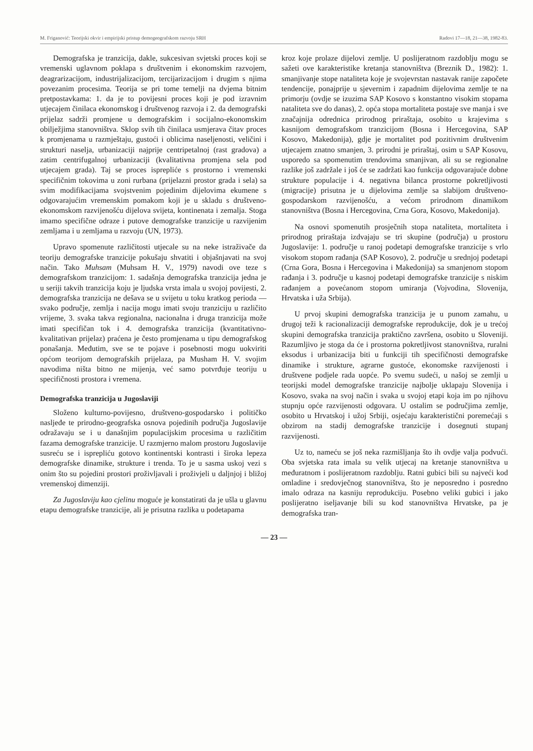M. Friganović: Teorijski okvir i empirijski pristup demogeografskom razvoju SRH Radovi 17—18, 21—38, 1982-83.
Demografska je tranzicija, dakle, sukcesivan svjetski proces koji se vremenski uglavnom poklapa s društvenim i ekonomskim razvojem, deagrarizacijom, industrijalizacijom, tercijarizacijom i drugim s njima povezanim procesima. Teorija se pri tome temelji na dvjema bitnim pretpostavkama: 1. da je to povijesni proces koji je pod izravnim utjecajem činilaca ekonomskog i društvenog razvoja i 2. da demografski prijelaz sadrži promjene u demografskim i socijalno-ekonomskim obilježjima stanovništva. Sklop svih tih činilaca usmjerava čitav proces k promjenama u razmještaju, gustoći i oblicima naseljenosti, veličini i strukturi naselja, urbanizaciji najprije centripetalnoj (rast gradova) a zatim centrifugalnoj urbanizaciji (kvalitativna promjena sela pod utjecajem grada). Taj se proces isprepliće s prostorno i vremenski specifičnim tokovima u zoni rurbana (prijelazni prostor grada i sela) sa svim modifikacijama svojstvenim pojedinim dijelovima ekumene s odgovarajućim vremenskim pomakom koji je u skladu s društveno-ekonomskom razvijenošću dijelova svijeta, kontinenata i zemalja. Stoga imamo specifične odraze i putove demografske tranzicije u razvijenim zemljama i u zemljama u razvoju (UN, 1973).
Upravo spomenute različitosti utjecale su na neke istraživače da teoriju demografske tranzicije pokušaju shvatiti i objašnjavati na svoj način. Tako Muhsam (Muhsam H. V., 1979) navodi ove teze s demografskom tranzicijom: 1. sadašnja demografska tranzicija jedna je u seriji takvih tranzicija koju je ljudska vrsta imala u svojoj povijesti, 2. demografska tranzicija ne dešava se u svijetu u toku kratkog perioda — svako područje, zemlja i nacija mogu imati svoju tranziciju u različito vrijeme, 3. svaka takva regionalna, nacionalna i druga tranzicija može imati specifičan tok i 4. demografska tranzicija (kvantitativno-kvalitativan prijelaz) praćena je često promjenama u tipu demografskog ponašanja. Međutim, sve se te pojave i posebnosti mogu uokviriti općom teorijom demografskih prijelaza, pa Musham H. V. svojim navodima ništa bitno ne mijenja, već samo potvrđuje teoriju u specifičnosti prostora i vremena.
Demografska tranzicija u Jugoslaviji
Složeno kulturno-povijesno, društveno-gospodarsko i političko nasljeđe te prirodno-geografska osnova pojedinih područja Jugoslavije odražavaju se i u današnjim populacijskim procesima u različitim fazama demografske tranzicije. U razmjerno malom prostoru Jugoslavije susreću se i isprepliću gotovo kontinentski kontrasti i široka lepeza demografske dinamike, strukture i trenda. To je u sasma uskoj vezi s onim što su pojedini prostori proživljavali i proživjeli u daljnjoj i bližoj vremenskoj dimenziji.
Za Jugoslaviju kao cjelinu moguće je konstatirati da je ušla u glavnu etapu demografske tranzicije, ali je prisutna razlika u podetapama
kroz koje prolaze dijelovi zemlje. U poslijeratnom razdoblju mogu se sažeti ove karakteristike kretanja stanovništva (Breznik D., 1982): 1. smanjivanje stope nataliteta koje je svojevrstan nastavak ranije započete tendencije, ponajprije u sjevernim i zapadnim dijelovima zemlje te na primorju (ovdje se izuzima SAP Kosovo s konstantno visokim stopama nataliteta sve do danas), 2. opća stopa mortaliteta postaje sve manja i sve značajnija odrednica prirodnog priraštaja, osobito u krajevima s kasnijom demografskom tranzicijom (Bosna i Hercegovina, SAP Kosovo, Makedonija), gdje je mortalitet pod pozitivnim društvenim utjecajem znatno smanjen, 3. prirodni je priraštaj, osim u SAP Kosovu, usporedo sa spomenutim trendovima smanjivan, ali su se regionalne razlike još zadržale i još će se zadržati kao funkcija odgovarajuće dobne strukture populacije i 4. negativna bilanca prostorne pokretljivosti (migracije) prisutna je u dijelovima zemlje sa slabijom društveno-gospodarskom razvijenošću, a većom prirodnom dinamikom stanovništva (Bosna i Hercegovina, Crna Gora, Kosovo, Makedonija).
Na osnovi spomenutih prosječnih stopa nataliteta, mortaliteta i prirodnog priraštaja izdvajaju se tri skupine (područja) u prostoru Jugoslavije: 1. područje u ranoj podetapi demografske tranzicije s vrlo visokom stopom rađanja (SAP Kosovo), 2. područje u srednjoj podetapi (Crna Gora, Bosna i Hercegovina i Makedonija) sa smanjenom stopom rađanja i 3. područje u kasnoj podetapi demografske tranzicije s niskim rađanjem a povećanom stopom umiranja (Vojvodina, Slovenija, Hrvatska i uža Srbija).
U prvoj skupini demografska tranzicija je u punom zamahu, u drugoj teži k racionalizaciji demografske reprodukcije, dok je u trećoj skupini demografska tranzicija praktično završena, osobito u Sloveniji. Razumljivo je stoga da će i prostorna pokretljivost stanovništva, ruralni eksodus i urbanizacija biti u funkciji tih specifičnosti demografske dinamike i strukture, agrarne gustoće, ekonomske razvijenosti i društvene podjele rada uopće. Po svemu sudeći, u našoj se zemlji u teorijski model demografske tranzicije najbolje uklapaju Slovenija i Kosovo, svaka na svoj način i svaka u svojoj etapi koja im po njihovu stupnju opće razvijenosti odgovara. U ostalim se područjima zemlje, osobito u Hrvatskoj i užoj Srbiji, osjećaju karakteristični poremećaji s obzirom na stadij demografske tranzicije i dosegnuti stupanj razvijenosti.
Uz to, nameću se još neka razmišljanja što ih ovdje valja podvući. Oba svjetska rata imala su velik utjecaj na kretanje stanovništva u međuratnom i poslijeratnom razdoblju. Ratni gubici bili su najveći kod omladine i sredovječnog stanovništva, što je neposredno i posredno imalo odraza na kasniju reprodukciju. Posebno veliki gubici i jako poslijeratno iseljavanje bili su kod stanovništva Hrvatske, pa je demografska tran-
— 23 —